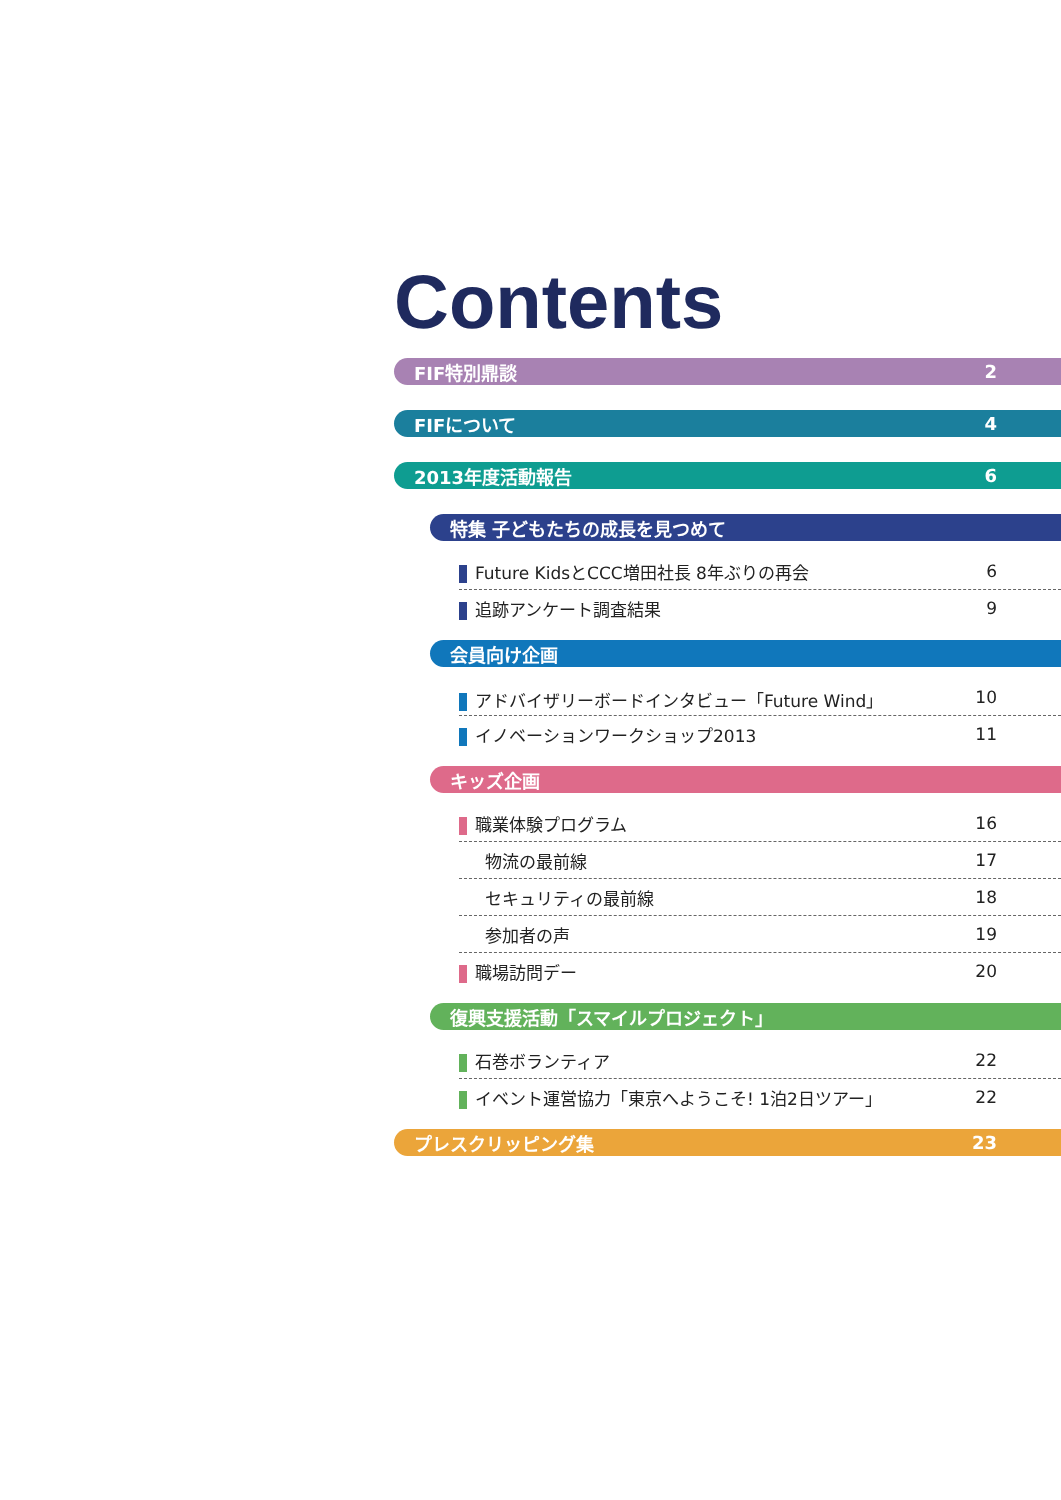Contents
FIF特別鼎談 2
FIFについて 4
2013年度活動報告 6
特集 子どもたちの成長を見つめて
Future KidsとCCC増田社長 8年ぶりの再会 6
追跡アンケート調査結果 9
会員向け企画
アドバイザリーボードインタビュー「Future Wind」 10
イノベーションワークショップ2013 11
キッズ企画
職業体験プログラム 16
物流の最前線 17
セキュリティの最前線 18
参加者の声 19
職場訪問デー 20
復興支援活動「スマイルプロジェクト」
石巻ボランティア 22
イベント運営協力「東京へようこそ! 1泊2日ツアー」 22
プレスクリッピング集 23